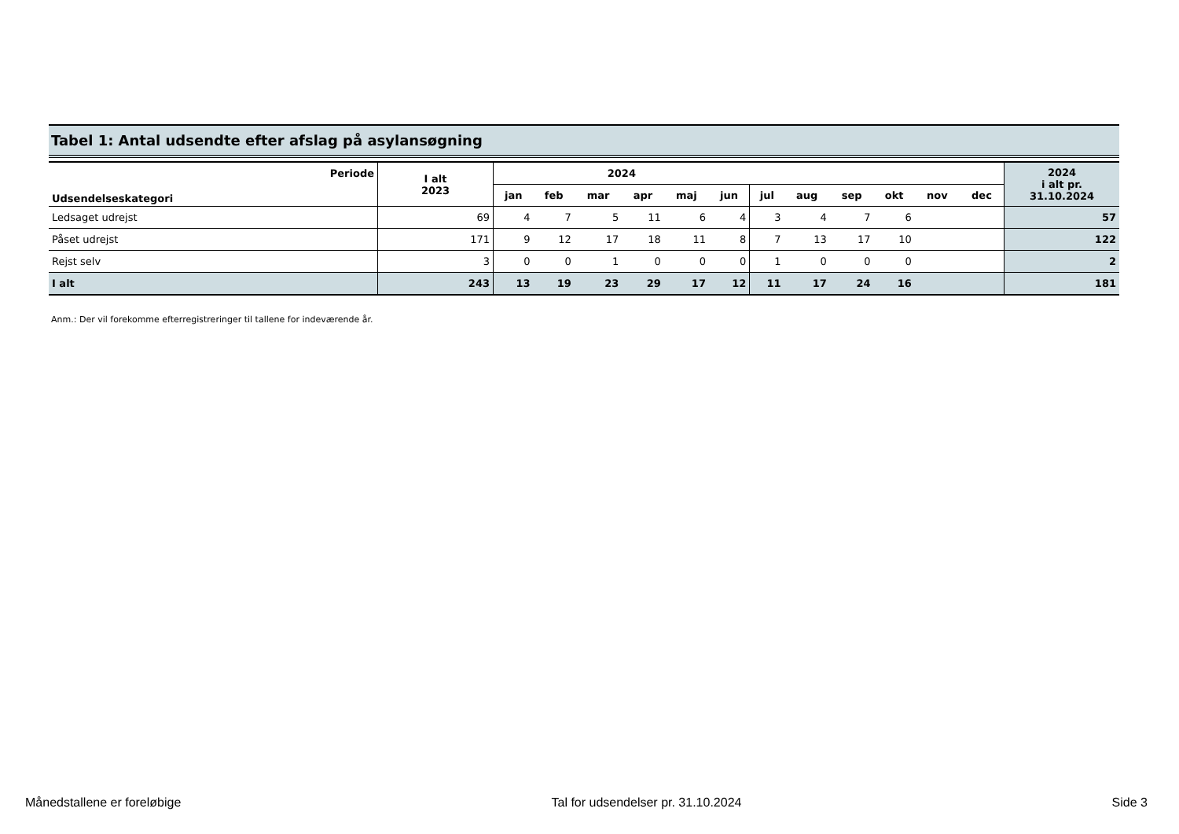Tabel 1: Antal udsendte efter afslag på asylansøgning
| Periode | I alt 2023 | 2024 | | | | | | | | | | | | 2024 i alt pr. 31.10.2024 |
| --- | --- | --- | --- | --- | --- | --- | --- | --- | --- | --- | --- | --- | --- | --- |
| Udsendelseskategori | | jan | feb | mar | apr | maj | jun | jul | aug | sep | okt | nov | dec | |
| Ledsaget udrejst | 69 | 4 | 7 | 5 | 11 | 6 | 4 | 3 | 4 | 7 | 6 | | | 57 |
| Påset udrejst | 171 | 9 | 12 | 17 | 18 | 11 | 8 | 7 | 13 | 17 | 10 | | | 122 |
| Rejst selv | 3 | 0 | 0 | 1 | 0 | 0 | 0 | 1 | 0 | 0 | 0 | | | 2 |
| I alt | 243 | 13 | 19 | 23 | 29 | 17 | 12 | 11 | 17 | 24 | 16 | | | 181 |
Anm.: Der vil forekomme efterregistreringer til tallene for indeværende år.
Månedstallene er foreløbige Tal for udsendelser pr. 31.10.2024 Side 3